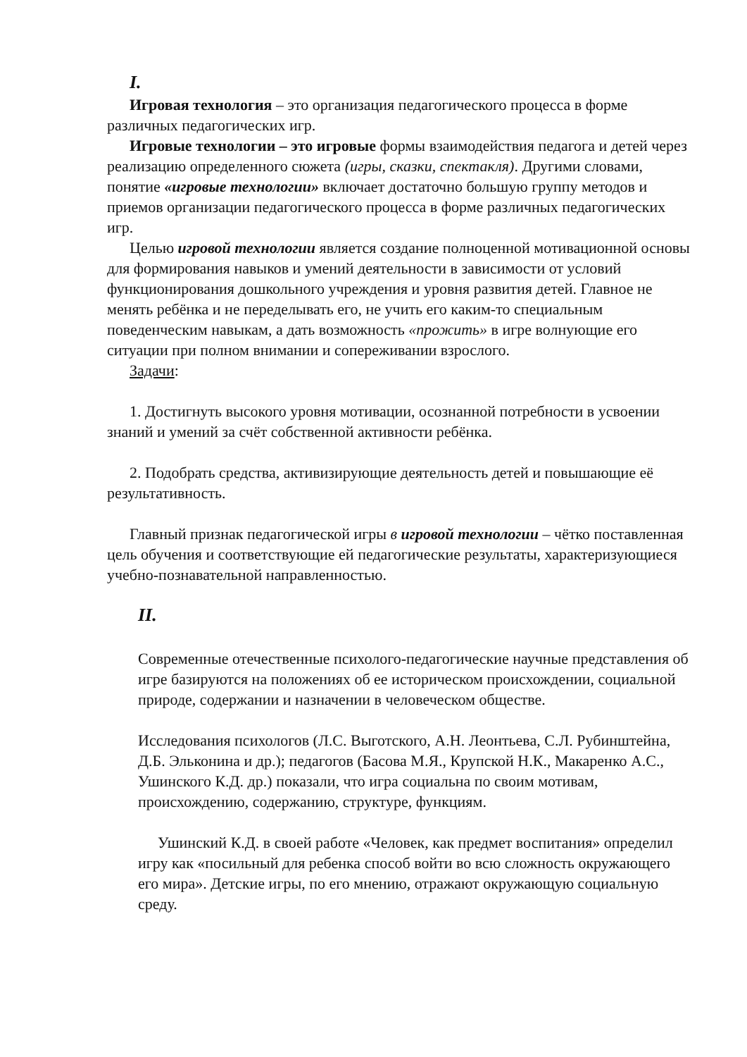I.
Игровая технология – это организация педагогического процесса в форме различных педагогических игр.
Игровые технологии – это игровые формы взаимодействия педагога и детей через реализацию определенного сюжета (игры, сказки, спектакля). Другими словами, понятие «игровые технологии» включает достаточно большую группу методов и приемов организации педагогического процесса в форме различных педагогических игр.
Целью игровой технологии является создание полноценной мотивационной основы для формирования навыков и умений деятельности в зависимости от условий функционирования дошкольного учреждения и уровня развития детей. Главное не менять ребёнка и не переделывать его, не учить его каким-то специальным поведенческим навыкам, а дать возможность «прожить» в игре волнующие его ситуации при полном внимании и сопереживании взрослого.
Задачи:
1. Достигнуть высокого уровня мотивации, осознанной потребности в усвоении знаний и умений за счёт собственной активности ребёнка.
2. Подобрать средства, активизирующие деятельность детей и повышающие её результативность.
Главный признак педагогической игры в игровой технологии – чётко поставленная цель обучения и соответствующие ей педагогические результаты, характеризующиеся учебно-познавательной направленностью.
II.
Современные отечественные психолого-педагогические научные представления об игре базируются на положениях об ее историческом происхождении, социальной природе, содержании и назначении в человеческом обществе.
Исследования психологов (Л.С. Выготского, А.Н. Леонтьева, С.Л. Рубинштейна, Д.Б. Эльконина и др.); педагогов (Басова М.Я., Крупской Н.К., Макаренко А.С., Ушинского К.Д. др.) показали, что игра социальна по своим мотивам, происхождению, содержанию, структуре, функциям.
Ушинский К.Д. в своей работе «Человек, как предмет воспитания» определил игру как «посильный для ребенка способ войти во всю сложность окружающего его мира». Детские игры, по его мнению, отражают окружающую социальную среду.